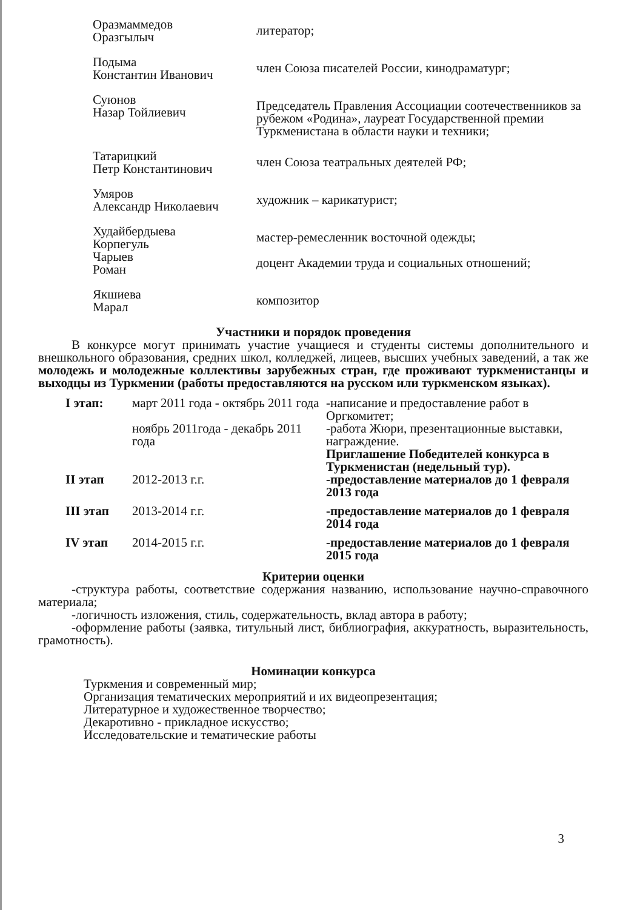Оразмаммедов
Оразгылыч
литератор;
Подыма
Константин Иванович
член Союза писателей России, кинодраматург;
Суюнов
Назар Тойлиевич
Председатель Правления Ассоциации соотечественников за рубежом «Родина», лауреат Государственной премии Туркменистана в области науки и техники;
Татарицкий
Петр Константинович
член Союза театральных деятелей РФ;
Умяров
Александр Николаевич
художник – карикатурист;
Худайбердыева
Корпегуль
мастер-ремесленник восточной одежды;
Чарыев
Роман
доцент Академии труда и социальных отношений;
Якшиева
Марал
композитор
Участники и порядок проведения
В конкурсе могут принимать участие учащиеся и студенты системы дополнительного и внешкольного образования, средних школ, колледжей, лицеев, высших учебных заведений, а так же молодежь и молодежные коллективы зарубежных стран, где проживают туркменистанцы и выходцы из Туркмении (работы предоставляются на русском или туркменском языках).
I этап: март 2011 года - октябрь 2011 года
ноябрь 2011года - декабрь 2011 года
-написание и предоставление работ в Оргкомитет;
-работа Жюри, презентационные выставки, награждение.
Приглашение Победителей конкурса в Туркменистан (недельный тур).
II этап 2012-2013 г.г. -предоставление материалов до 1 февраля 2013 года
III этап 2013-2014 г.г. -предоставление материалов до 1 февраля 2014 года
IV этап 2014-2015 г.г. -предоставление материалов до 1 февраля 2015 года
Критерии оценки
-структура работы, соответствие содержания названию, использование научно-справочного материала;
-логичность изложения, стиль, содержательность, вклад автора в работу;
-оформление работы (заявка, титульный лист, библиография, аккуратность, выразительность, грамотность).
Номинации конкурса
Туркмения и современный мир;
Организация тематических мероприятий и их видеопрезентация;
Литературное и художественное творчество;
Декаротивно - прикладное искусство;
Исследовательские и тематические работы
3